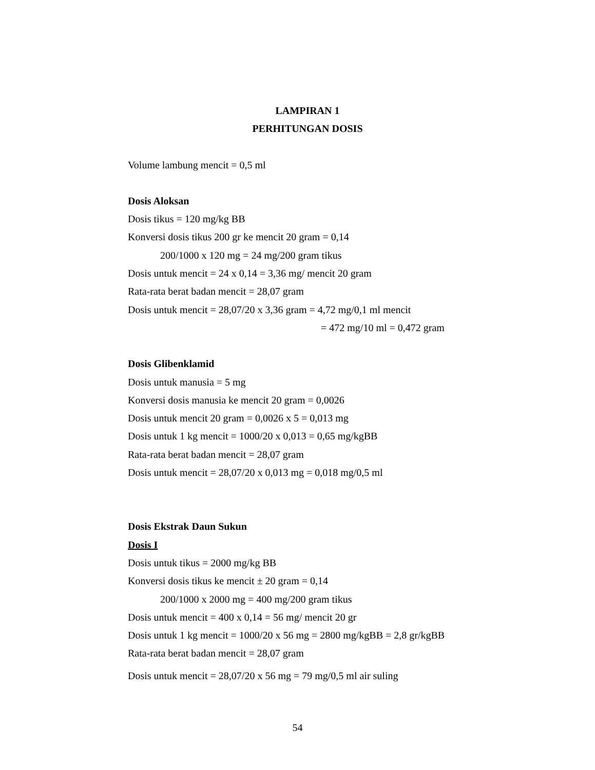LAMPIRAN 1
PERHITUNGAN DOSIS
Volume lambung mencit = 0,5 ml
Dosis Aloksan
Dosis tikus = 120 mg/kg BB
Konversi dosis tikus 200 gr ke mencit 20 gram = 0,14
200/1000 x 120 mg = 24 mg/200 gram tikus
Dosis untuk mencit = 24 x 0,14 = 3,36 mg/ mencit 20 gram
Rata-rata berat badan mencit = 28,07 gram
Dosis untuk mencit = 28,07/20 x 3,36 gram = 4,72 mg/0,1 ml mencit
= 472 mg/10 ml = 0,472 gram
Dosis Glibenklamid
Dosis untuk manusia = 5 mg
Konversi dosis manusia ke mencit 20 gram = 0,0026
Dosis untuk mencit 20 gram = 0,0026 x 5 = 0,013 mg
Dosis untuk 1 kg mencit = 1000/20 x 0,013 = 0,65 mg/kgBB
Rata-rata berat badan mencit = 28,07 gram
Dosis untuk mencit = 28,07/20 x 0,013 mg = 0,018 mg/0,5 ml
Dosis Ekstrak Daun Sukun
Dosis I
Dosis untuk tikus = 2000 mg/kg BB
Konversi dosis tikus ke mencit ± 20 gram = 0,14
200/1000 x 2000 mg = 400 mg/200 gram tikus
Dosis untuk mencit = 400 x 0,14 = 56 mg/ mencit 20 gr
Dosis untuk 1 kg mencit = 1000/20 x 56 mg = 2800 mg/kgBB = 2,8 gr/kgBB
Rata-rata berat badan mencit = 28,07 gram
Dosis untuk mencit = 28,07/20 x 56 mg = 79 mg/0,5 ml air suling
54